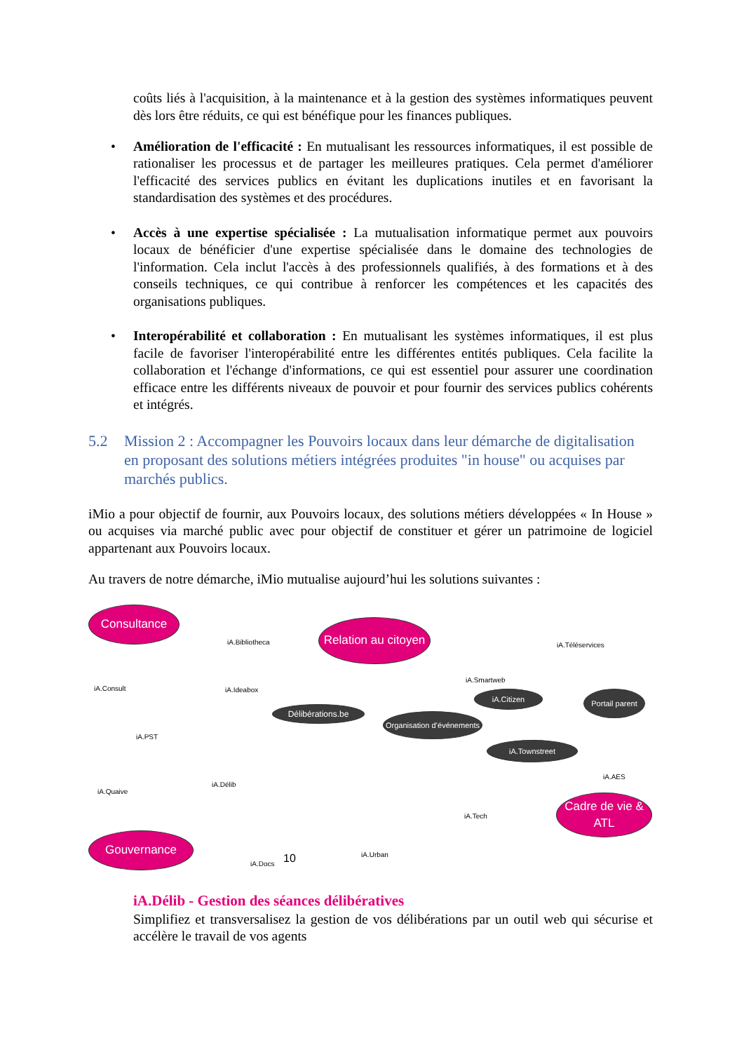coûts liés à l'acquisition, à la maintenance et à la gestion des systèmes informatiques peuvent dès lors être réduits, ce qui est bénéfique pour les finances publiques.
• Amélioration de l'efficacité : En mutualisant les ressources informatiques, il est possible de rationaliser les processus et de partager les meilleures pratiques. Cela permet d'améliorer l'efficacité des services publics en évitant les duplications inutiles et en favorisant la standardisation des systèmes et des procédures.
• Accès à une expertise spécialisée : La mutualisation informatique permet aux pouvoirs locaux de bénéficier d'une expertise spécialisée dans le domaine des technologies de l'information. Cela inclut l'accès à des professionnels qualifiés, à des formations et à des conseils techniques, ce qui contribue à renforcer les compétences et les capacités des organisations publiques.
• Interopérabilité et collaboration : En mutualisant les systèmes informatiques, il est plus facile de favoriser l'interopérabilité entre les différentes entités publiques. Cela facilite la collaboration et l'échange d'informations, ce qui est essentiel pour assurer une coordination efficace entre les différents niveaux de pouvoir et pour fournir des services publics cohérents et intégrés.
5.2 Mission 2 : Accompagner les Pouvoirs locaux dans leur démarche de digitalisation en proposant des solutions métiers intégrées produites "in house" ou acquises par marchés publics.
iMio a pour objectif de fournir, aux Pouvoirs locaux, des solutions métiers développées « In House » ou acquises via marché public avec pour objectif de constituer et gérer un patrimoine de logiciel appartenant aux Pouvoirs locaux.
Au travers de notre démarche, iMio mutualise aujourd’hui les solutions suivantes :
Consultance
Relation au citoyen
Délibérations.be
Organisation d’événements
iA.Citizen
Portail parent
iA.Townstreet
Cadre de vie & ATL
Gouvernance
iA.Bibliotheca
iA.Consult iA.Ideabox
iA.Smartweb
iA.Téléservices
iA.PST
iA.Délib
iA.Quaive
iA.AES
iA.Tech
iA.Urban
iA.Docs 10
iA.Délib - Gestion des séances délibératives
Simplifiez et transversalisez la gestion de vos délibérations par un outil web qui sécurise et accélère le travail de vos agents